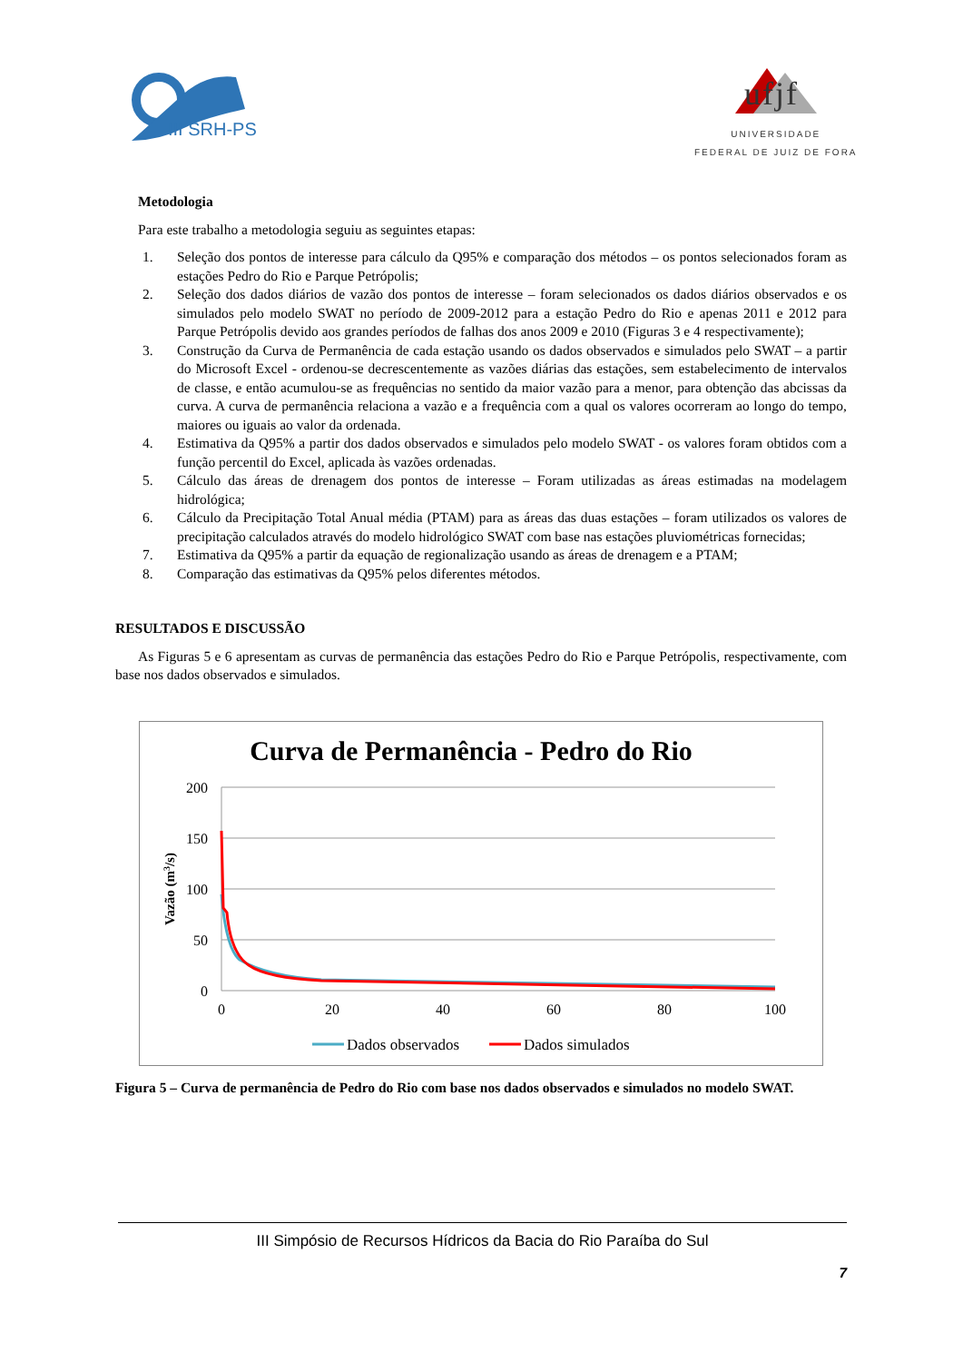III SRH-PS
ufjf
UNIVERSIDADE
FEDERAL DE JUIZ DE FORA
Metodologia
Para este trabalho a metodologia seguiu as seguintes etapas:
1. Seleção dos pontos de interesse para cálculo da Q95% e comparação dos métodos – os pontos selecionados foram as estações Pedro do Rio e Parque Petrópolis;
2. Seleção dos dados diários de vazão dos pontos de interesse – foram selecionados os dados diários observados e os simulados pelo modelo SWAT no período de 2009-2012 para a estação Pedro do Rio e apenas 2011 e 2012 para Parque Petrópolis devido aos grandes períodos de falhas dos anos 2009 e 2010 (Figuras 3 e 4 respectivamente);
3. Construção da Curva de Permanência de cada estação usando os dados observados e simulados pelo SWAT – a partir do Microsoft Excel - ordenou-se decrescentemente as vazões diárias das estações, sem estabelecimento de intervalos de classe, e então acumulou-se as frequências no sentido da maior vazão para a menor, para obtenção das abcissas da curva. A curva de permanência relaciona a vazão e a frequência com a qual os valores ocorreram ao longo do tempo, maiores ou iguais ao valor da ordenada.
4. Estimativa da Q95% a partir dos dados observados e simulados pelo modelo SWAT - os valores foram obtidos com a função percentil do Excel, aplicada às vazões ordenadas.
5. Cálculo das áreas de drenagem dos pontos de interesse – Foram utilizadas as áreas estimadas na modelagem hidrológica;
6. Cálculo da Precipitação Total Anual média (PTAM) para as áreas das duas estações – foram utilizados os valores de precipitação calculados através do modelo hidrológico SWAT com base nas estações pluviométricas fornecidas;
7. Estimativa da Q95% a partir da equação de regionalização usando as áreas de drenagem e a PTAM;
8. Comparação das estimativas da Q95% pelos diferentes métodos.
RESULTADOS E DISCUSSÃO
As Figuras 5 e 6 apresentam as curvas de permanência das estações Pedro do Rio e Parque Petrópolis, respectivamente, com base nos dados observados e simulados.
Curva de Permanência - Pedro do Rio
200
150
100
50
0
0
20
40
60
80
100
Vazão (m3/s)
Dados observados
Dados simulados
Figura 5 – Curva de permanência de Pedro do Rio com base nos dados observados e simulados no modelo SWAT.
III Simpósio de Recursos Hídricos da Bacia do Rio Paraíba do Sul
7